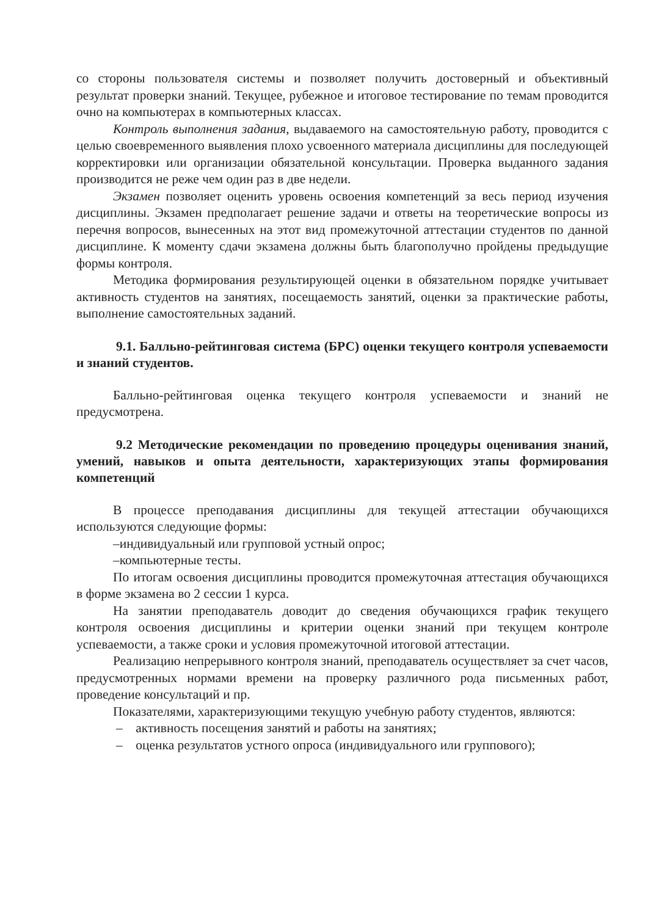со стороны пользователя системы и позволяет получить достоверный и объективный результат проверки знаний. Текущее, рубежное и итоговое тестирование по темам проводится очно на компьютерах в компьютерных классах.
Контроль выполнения задания, выдаваемого на самостоятельную работу, проводится с целью своевременного выявления плохо усвоенного материала дисциплины для последующей корректировки или организации обязательной консультации. Проверка выданного задания производится не реже чем один раз в две недели.
Экзамен позволяет оценить уровень освоения компетенций за весь период изучения дисциплины. Экзамен предполагает решение задачи и ответы на теоретические вопросы из перечня вопросов, вынесенных на этот вид промежуточной аттестации студентов по данной дисциплине. К моменту сдачи экзамена должны быть благополучно пройдены предыдущие формы контроля.
Методика формирования результирующей оценки в обязательном порядке учитывает активность студентов на занятиях, посещаемость занятий, оценки за практические работы, выполнение самостоятельных заданий.
9.1. Балльно-рейтинговая система (БРС) оценки текущего контроля успеваемости и знаний студентов.
Балльно-рейтинговая оценка текущего контроля успеваемости и знаний не предусмотрена.
9.2 Методические рекомендации по проведению процедуры оценивания знаний, умений, навыков и опыта деятельности, характеризующих этапы формирования компетенций
В процессе преподавания дисциплины для текущей аттестации обучающихся используются следующие формы:
–индивидуальный или групповой устный опрос;
–компьютерные тесты.
По итогам освоения дисциплины проводится промежуточная аттестация обучающихся в форме экзамена во 2 сессии 1 курса.
На занятии преподаватель доводит до сведения обучающихся график текущего контроля освоения дисциплины и критерии оценки знаний при текущем контроле успеваемости, а также сроки и условия промежуточной итоговой аттестации.
Реализацию непрерывного контроля знаний, преподаватель осуществляет за счет часов, предусмотренных нормами времени на проверку различного рода письменных работ, проведение консультаций и пр.
Показателями, характеризующими текущую учебную работу студентов, являются:
– активность посещения занятий и работы на занятиях;
– оценка результатов устного опроса (индивидуального или группового);